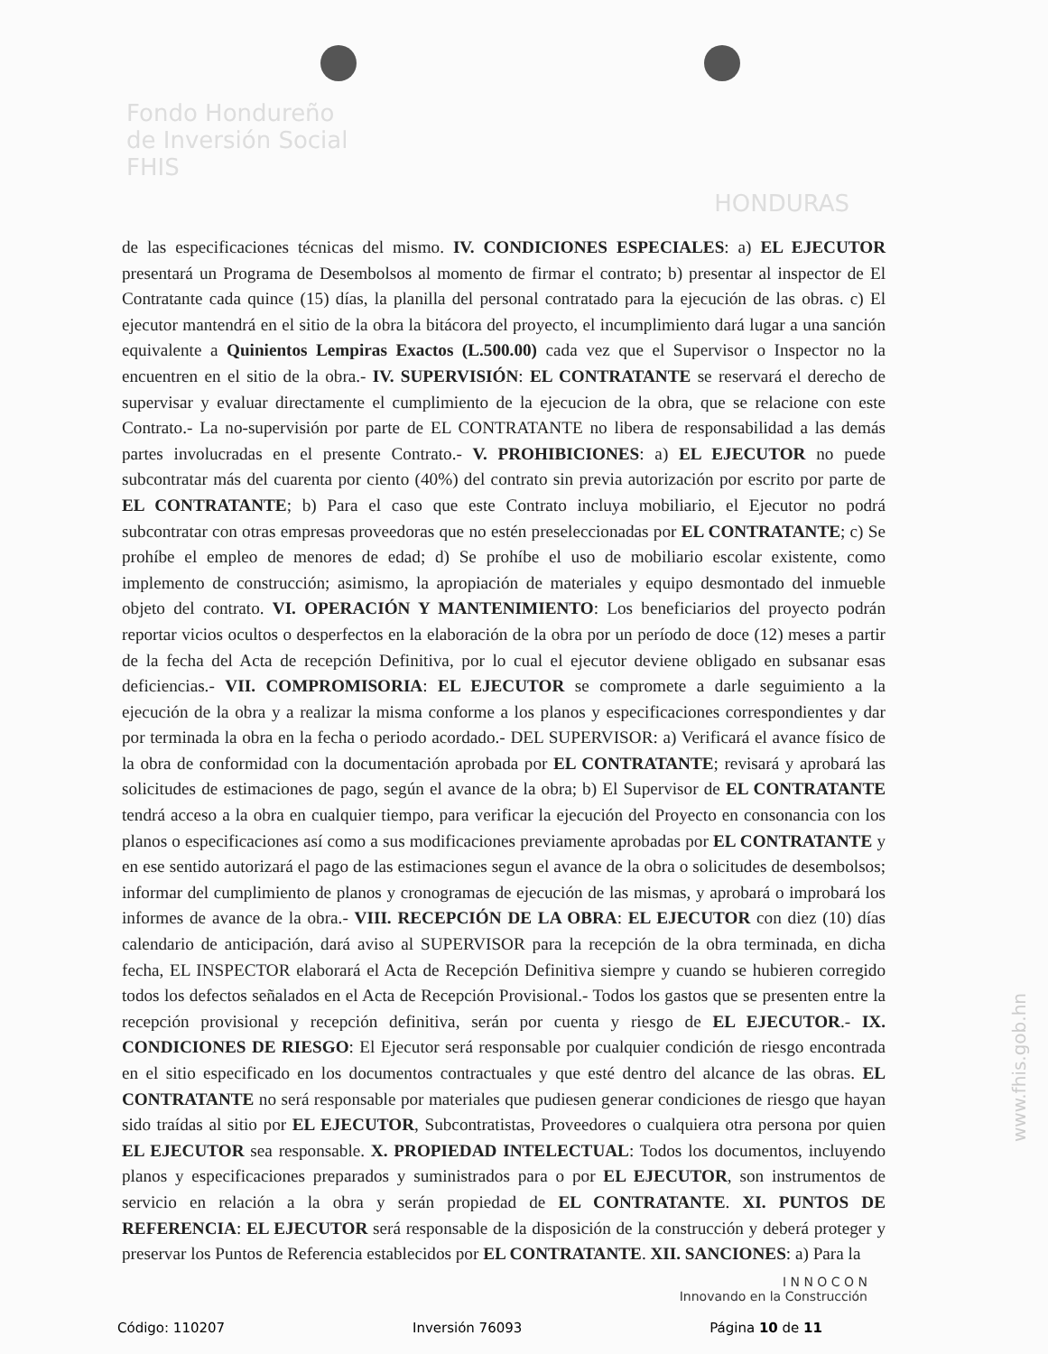Fondo Hondureño
de Inversión Social
FHIS
HONDURAS
de las especificaciones técnicas del mismo. IV. CONDICIONES ESPECIALES: a) EL EJECUTOR presentará un Programa de Desembolsos al momento de firmar el contrato; b) presentar al inspector de El Contratante cada quince (15) días, la planilla del personal contratado para la ejecución de las obras. c) El ejecutor mantendrá en el sitio de la obra la bitácora del proyecto, el incumplimiento dará lugar a una sanción equivalente a Quinientos Lempiras Exactos (L.500.00) cada vez que el Supervisor o Inspector no la encuentren en el sitio de la obra.- IV. SUPERVISIÓN: EL CONTRATANTE se reservará el derecho de supervisar y evaluar directamente el cumplimiento de la ejecucion de la obra, que se relacione con este Contrato.- La no-supervisión por parte de EL CONTRATANTE no libera de responsabilidad a las demás partes involucradas en el presente Contrato.- V. PROHIBICIONES: a) EL EJECUTOR no puede subcontratar más del cuarenta por ciento (40%) del contrato sin previa autorización por escrito por parte de EL CONTRATANTE; b) Para el caso que este Contrato incluya mobiliario, el Ejecutor no podrá subcontratar con otras empresas proveedoras que no estén preseleccionadas por EL CONTRATANTE; c) Se prohíbe el empleo de menores de edad; d) Se prohíbe el uso de mobiliario escolar existente, como implemento de construcción; asimismo, la apropiación de materiales y equipo desmontado del inmueble objeto del contrato. VI. OPERACIÓN Y MANTENIMIENTO: Los beneficiarios del proyecto podrán reportar vicios ocultos o desperfectos en la elaboración de la obra por un período de doce (12) meses a partir de la fecha del Acta de recepción Definitiva, por lo cual el ejecutor deviene obligado en subsanar esas deficiencias.- VII. COMPROMISORIA: EL EJECUTOR se compromete a darle seguimiento a la ejecución de la obra y a realizar la misma conforme a los planos y especificaciones correspondientes y dar por terminada la obra en la fecha o periodo acordado.- DEL SUPERVISOR: a) Verificará el avance físico de la obra de conformidad con la documentación aprobada por EL CONTRATANTE; revisará y aprobará las solicitudes de estimaciones de pago, según el avance de la obra; b) El Supervisor de EL CONTRATANTE tendrá acceso a la obra en cualquier tiempo, para verificar la ejecución del Proyecto en consonancia con los planos o especificaciones así como a sus modificaciones previamente aprobadas por EL CONTRATANTE y en ese sentido autorizará el pago de las estimaciones segun el avance de la obra o solicitudes de desembolsos; informar del cumplimiento de planos y cronogramas de ejecución de las mismas, y aprobará o improbará los informes de avance de la obra.- VIII. RECEPCIÓN DE LA OBRA: EL EJECUTOR con diez (10) días calendario de anticipación, dará aviso al SUPERVISOR para la recepción de la obra terminada, en dicha fecha, EL INSPECTOR elaborará el Acta de Recepción Definitiva siempre y cuando se hubieren corregido todos los defectos señalados en el Acta de Recepción Provisional.- Todos los gastos que se presenten entre la recepción provisional y recepción definitiva, serán por cuenta y riesgo de EL EJECUTOR.- IX. CONDICIONES DE RIESGO: El Ejecutor será responsable por cualquier condición de riesgo encontrada en el sitio especificado en los documentos contractuales y que esté dentro del alcance de las obras. EL CONTRATANTE no será responsable por materiales que pudiesen generar condiciones de riesgo que hayan sido traídas al sitio por EL EJECUTOR, Subcontratistas, Proveedores o cualquiera otra persona por quien EL EJECUTOR sea responsable. X. PROPIEDAD INTELECTUAL: Todos los documentos, incluyendo planos y especificaciones preparados y suministrados para o por EL EJECUTOR, son instrumentos de servicio en relación a la obra y serán propiedad de EL CONTRATANTE. XI. PUNTOS DE REFERENCIA: EL EJECUTOR será responsable de la disposición de la construcción y deberá proteger y preservar los Puntos de Referencia establecidos por EL CONTRATANTE. XII. SANCIONES: a) Para la
I N N O C O N
Innovando en la Construcción
Código: 110207 Inversión 76093 Página 10 de 11
www.fhis.gob.hn